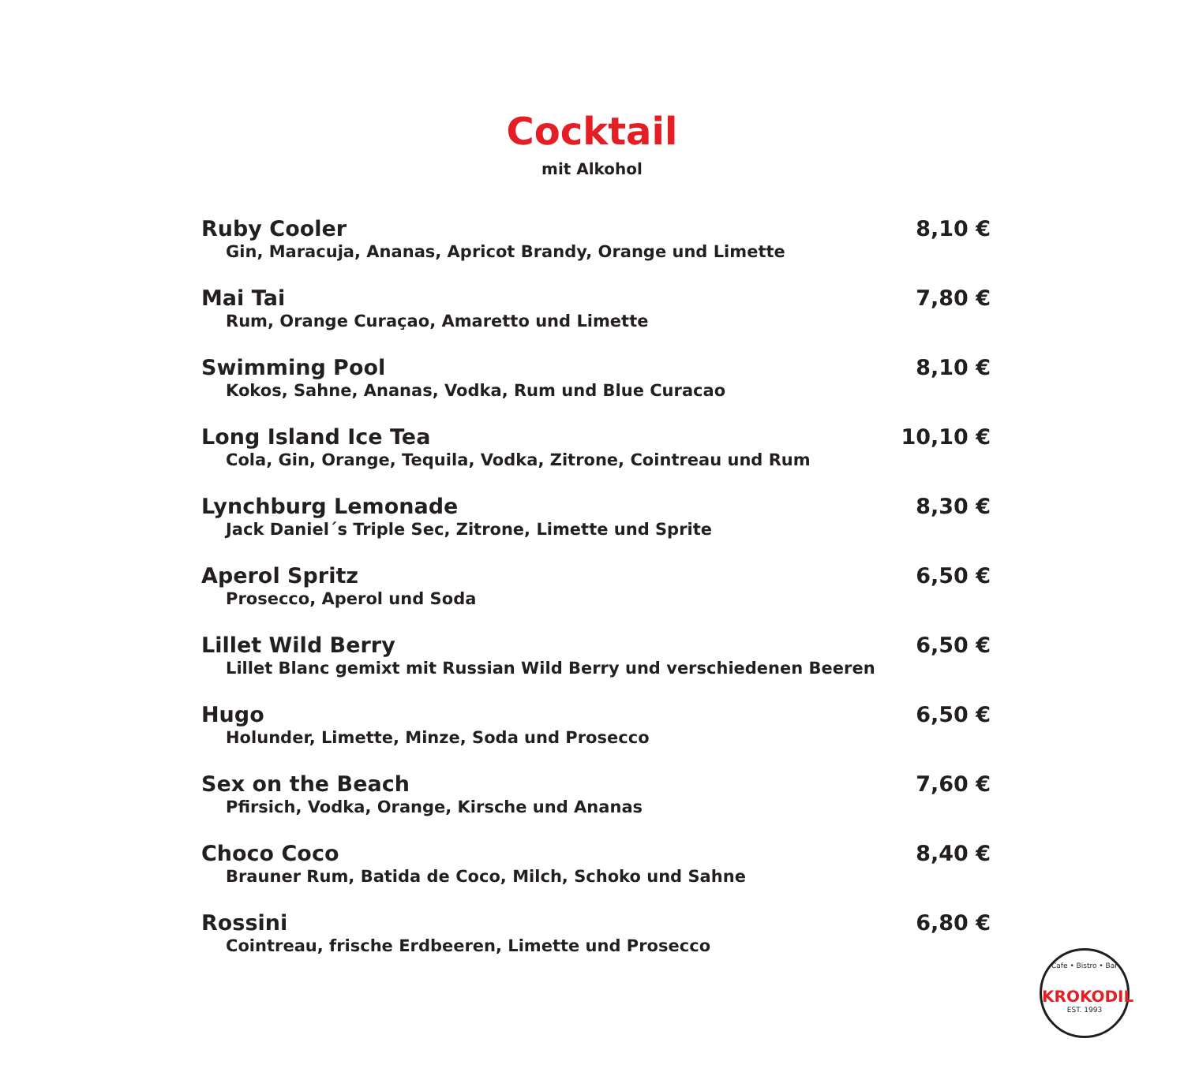Cocktail
mit Alkohol
Ruby Cooler 8,10 €
Gin, Maracuja, Ananas, Apricot Brandy, Orange und Limette
Mai Tai 7,80 €
Rum, Orange Curaçao, Amaretto und Limette
Swimming Pool 8,10 €
Kokos, Sahne, Ananas, Vodka, Rum und Blue Curacao
Long Island Ice Tea 10,10 €
Cola, Gin, Orange, Tequila, Vodka, Zitrone, Cointreau und Rum
Lynchburg Lemonade 8,30 €
Jack Daniel´s Triple Sec, Zitrone, Limette und Sprite
Aperol Spritz 6,50 €
Prosecco, Aperol und Soda
Lillet Wild Berry 6,50 €
Lillet Blanc gemixt mit Russian Wild Berry und verschiedenen Beeren
Hugo 6,50 €
Holunder, Limette, Minze, Soda und Prosecco
Sex on the Beach 7,60 €
Pfirsich, Vodka, Orange, Kirsche und Ananas
Choco Coco 8,40 €
Brauner Rum, Batida de Coco, Milch, Schoko und Sahne
Rossini 6,80 €
Cointreau, frische Erdbeeren, Limette und Prosecco
Cafe • Bistro • Bar
KROKODIL
EST. 1993